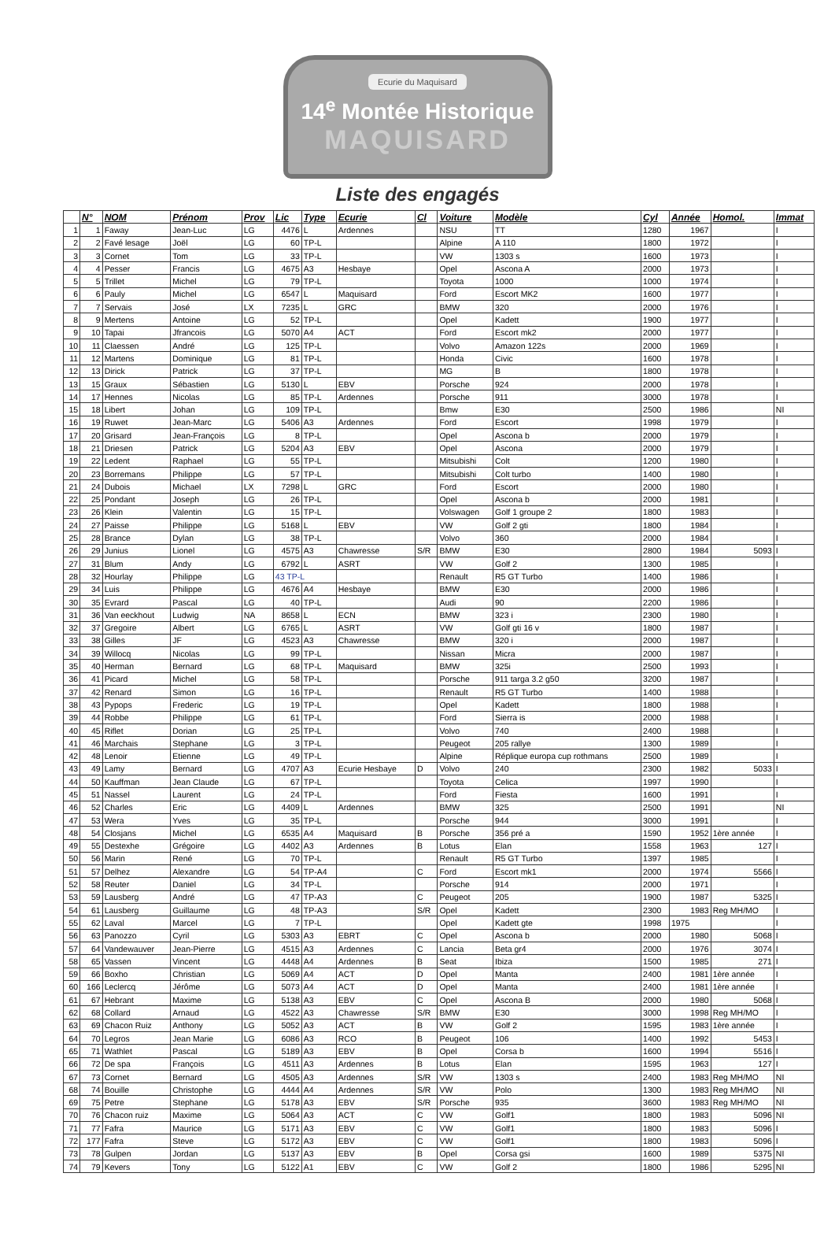Ecurie du Maquisard
14<sup>e</sup> Montée Historique
MAQUISARD
Liste des engagés
| | N° | NOM | Prénom | Prov | Lic | Type | Ecurie | Cl | Voiture | Modèle | Cyl | Année | Homol. | Immat |
| --- | --- | --- | --- | --- | --- | --- | --- | --- | --- | --- | --- | --- | --- | --- |
| 1 | 1 | Faway | Jean-Luc | LG | 4476 | L | Ardennes | | NSU | TT | 1280 | 1967 | | I |
| 2 | 2 | Favé lesage | Joël | LG | 60 | TP-L | | | Alpine | A 110 | 1800 | 1972 | | I |
| 3 | 3 | Cornet | Tom | LG | 33 | TP-L | | | VW | 1303 s | 1600 | 1973 | | I |
| 4 | 4 | Pesser | Francis | LG | 4675 | A3 | Hesbaye | | Opel | Ascona A | 2000 | 1973 | | I |
| 5 | 5 | Trillet | Michel | LG | 79 | TP-L | | | Toyota | 1000 | 1000 | 1974 | | I |
| 6 | 6 | Pauly | Michel | LG | 6547 | L | Maquisard | | Ford | Escort MK2 | 1600 | 1977 | | I |
| 7 | 7 | Servais | José | LX | 7235 | L | GRC | | BMW | 320 | 2000 | 1976 | | I |
| 8 | 9 | Mertens | Antoine | LG | 52 | TP-L | | | Opel | Kadett | 1900 | 1977 | | I |
| 9 | 10 | Tapai | Jfrancois | LG | 5070 | A4 | ACT | | Ford | Escort mk2 | 2000 | 1977 | | I |
| 10 | 11 | Claessen | André | LG | 125 | TP-L | | | Volvo | Amazon 122s | 2000 | 1969 | | I |
| 11 | 12 | Martens | Dominique | LG | 81 | TP-L | | | Honda | Civic | 1600 | 1978 | | I |
| 12 | 13 | Dirick | Patrick | LG | 37 | TP-L | | | MG | B | 1800 | 1978 | | I |
| 13 | 15 | Graux | Sébastien | LG | 5130 | L | EBV | | Porsche | 924 | 2000 | 1978 | | I |
| 14 | 17 | Hennes | Nicolas | LG | 85 | TP-L | Ardennes | | Porsche | 911 | 3000 | 1978 | | I |
| 15 | 18 | Libert | Johan | LG | 109 | TP-L | | | Bmw | E30 | 2500 | 1986 | | NI |
| 16 | 19 | Ruwet | Jean-Marc | LG | 5406 | A3 | Ardennes | | Ford | Escort | 1998 | 1979 | | I |
| 17 | 20 | Grisard | Jean-François | LG | 8 | TP-L | | | Opel | Ascona b | 2000 | 1979 | | I |
| 18 | 21 | Driesen | Patrick | LG | 5204 | A3 | EBV | | Opel | Ascona | 2000 | 1979 | | I |
| 19 | 22 | Ledent | Raphael | LG | 55 | TP-L | | | Mitsubishi | Colt | 1200 | 1980 | | I |
| 20 | 23 | Borremans | Philippe | LG | 57 | TP-L | | | Mitsubishi | Colt turbo | 1400 | 1980 | | I |
| 21 | 24 | Dubois | Michael | LX | 7298 | L | GRC | | Ford | Escort | 2000 | 1980 | | I |
| 22 | 25 | Pondant | Joseph | LG | 26 | TP-L | | | Opel | Ascona b | 2000 | 1981 | | I |
| 23 | 26 | Klein | Valentin | LG | 15 | TP-L | | | Volswagen | Golf 1 groupe 2 | 1800 | 1983 | | I |
| 24 | 27 | Paisse | Philippe | LG | 5168 | L | EBV | | VW | Golf 2 gti | 1800 | 1984 | | I |
| 25 | 28 | Brance | Dylan | LG | 38 | TP-L | | | Volvo | 360 | 2000 | 1984 | | I |
| 26 | 29 | Junius | Lionel | LG | 4575 | A3 | Chawresse | S/R | BMW | E30 | 2800 | 1984 | 5093 | I |
| 27 | 31 | Blum | Andy | LG | 6792 | L | ASRT | | VW | Golf 2 | 1300 | 1985 | | I |
| 28 | 32 | Hourlay | Philippe | LG | 43 TP-L | | | | Renault | R5 GT Turbo | 1400 | 1986 | | I |
| 29 | 34 | Luis | Philippe | LG | 4676 | A4 | Hesbaye | | BMW | E30 | 2000 | 1986 | | I |
| 30 | 35 | Evrard | Pascal | LG | 40 | TP-L | | | Audi | 90 | 2200 | 1986 | | I |
| 31 | 36 | Van eeckhout | Ludwig | NA | 8658 | L | ECN | | BMW | 323 i | 2300 | 1980 | | I |
| 32 | 37 | Gregoire | Albert | LG | 6765 | L | ASRT | | VW | Golf gti 16 v | 1800 | 1987 | | I |
| 33 | 38 | Gilles | JF | LG | 4523 | A3 | Chawresse | | BMW | 320 i | 2000 | 1987 | | I |
| 34 | 39 | Willocq | Nicolas | LG | 99 | TP-L | | | Nissan | Micra | 2000 | 1987 | | I |
| 35 | 40 | Herman | Bernard | LG | 68 | TP-L | Maquisard | | BMW | 325i | 2500 | 1993 | | I |
| 36 | 41 | Picard | Michel | LG | 58 | TP-L | | | Porsche | 911 targa 3.2 g50 | 3200 | 1987 | | I |
| 37 | 42 | Renard | Simon | LG | 16 | TP-L | | | Renault | R5 GT Turbo | 1400 | 1988 | | I |
| 38 | 43 | Pypops | Frederic | LG | 19 | TP-L | | | Opel | Kadett | 1800 | 1988 | | I |
| 39 | 44 | Robbe | Philippe | LG | 61 | TP-L | | | Ford | Sierra is | 2000 | 1988 | | I |
| 40 | 45 | Riflet | Dorian | LG | 25 | TP-L | | | Volvo | 740 | 2400 | 1988 | | I |
| 41 | 46 | Marchais | Stephane | LG | 3 | TP-L | | | Peugeot | 205 rallye | 1300 | 1989 | | I |
| 42 | 48 | Lenoir | Etienne | LG | 49 | TP-L | | | Alpine | Réplique europa cup rothmans | 2500 | 1989 | | I |
| 43 | 49 | Lamy | Bernard | LG | 4707 | A3 | Ecurie Hesbaye | D | Volvo | 240 | 2300 | 1982 | 5033 | I |
| 44 | 50 | Kauffman | Jean Claude | LG | 67 | TP-L | | | Toyota | Celica | 1997 | 1990 | | I |
| 45 | 51 | Nassel | Laurent | LG | 24 | TP-L | | | Ford | Fiesta | 1600 | 1991 | | I |
| 46 | 52 | Charles | Eric | LG | 4409 | L | Ardennes | | BMW | 325 | 2500 | 1991 | | NI |
| 47 | 53 | Wera | Yves | LG | 35 | TP-L | | | Porsche | 944 | 3000 | 1991 | | I |
| 48 | 54 | Closjans | Michel | LG | 6535 | A4 | Maquisard | B | Porsche | 356 pré a | 1590 | 1952 | 1ère année | I |
| 49 | 55 | Destexhe | Grégoire | LG | 4402 | A3 | Ardennes | B | Lotus | Elan | 1558 | 1963 | 127 | I |
| 50 | 56 | Marin | René | LG | 70 | TP-L | | | Renault | R5 GT Turbo | 1397 | 1985 | | I |
| 51 | 57 | Delhez | Alexandre | LG | 54 | TP-A4 | | C | Ford | Escort mk1 | 2000 | 1974 | 5566 | I |
| 52 | 58 | Reuter | Daniel | LG | 34 | TP-L | | | Porsche | 914 | 2000 | 1971 | | I |
| 53 | 59 | Lausberg | André | LG | 47 | TP-A3 | | C | Peugeot | 205 | 1900 | 1987 | 5325 | I |
| 54 | 61 | Lausberg | Guillaume | LG | 48 | TP-A3 | | S/R | Opel | Kadett | 2300 | 1983 | Reg MH/MO | I |
| 55 | 62 | Laval | Marcel | LG | 7 | TP-L | | | Opel | Kadett gte | 1998 | 1975 | | I |
| 56 | 63 | Panozzo | Cyril | LG | 5303 | A3 | EBRT | C | Opel | Ascona b | 2000 | 1980 | 5068 | I |
| 57 | 64 | Vandewauver | Jean-Pierre | LG | 4515 | A3 | Ardennes | C | Lancia | Beta gr4 | 2000 | 1976 | 3074 | I |
| 58 | 65 | Vassen | Vincent | LG | 4448 | A4 | Ardennes | B | Seat | Ibiza | 1500 | 1985 | 271 | I |
| 59 | 66 | Boxho | Christian | LG | 5069 | A4 | ACT | D | Opel | Manta | 2400 | 1981 | 1ère année | I |
| 60 | 166 | Leclercq | Jérôme | LG | 5073 | A4 | ACT | D | Opel | Manta | 2400 | 1981 | 1ère année | I |
| 61 | 67 | Hebrant | Maxime | LG | 5138 | A3 | EBV | C | Opel | Ascona B | 2000 | 1980 | 5068 | I |
| 62 | 68 | Collard | Arnaud | LG | 4522 | A3 | Chawresse | S/R | BMW | E30 | 3000 | 1998 | Reg MH/MO | I |
| 63 | 69 | Chacon Ruiz | Anthony | LG | 5052 | A3 | ACT | B | VW | Golf 2 | 1595 | 1983 | 1ère année | I |
| 64 | 70 | Legros | Jean Marie | LG | 6086 | A3 | RCO | B | Peugeot | 106 | 1400 | 1992 | 5453 | I |
| 65 | 71 | Wathlet | Pascal | LG | 5189 | A3 | EBV | B | Opel | Corsa b | 1600 | 1994 | 5516 | I |
| 66 | 72 | De spa | François | LG | 4511 | A3 | Ardennes | B | Lotus | Elan | 1595 | 1963 | 127 | I |
| 67 | 73 | Cornet | Bernard | LG | 4505 | A3 | Ardennes | S/R | VW | 1303 s | 2400 | 1983 | Reg MH/MO | NI |
| 68 | 74 | Bouille | Christophe | LG | 4444 | A4 | Ardennes | S/R | VW | Polo | 1300 | 1983 | Reg MH/MO | NI |
| 69 | 75 | Petre | Stephane | LG | 5178 | A3 | EBV | S/R | Porsche | 935 | 3600 | 1983 | Reg MH/MO | NI |
| 70 | 76 | Chacon ruiz | Maxime | LG | 5064 | A3 | ACT | C | VW | Golf1 | 1800 | 1983 | 5096 | NI |
| 71 | 77 | Fafra | Maurice | LG | 5171 | A3 | EBV | C | VW | Golf1 | 1800 | 1983 | 5096 | I |
| 72 | 177 | Fafra | Steve | LG | 5172 | A3 | EBV | C | VW | Golf1 | 1800 | 1983 | 5096 | I |
| 73 | 78 | Gulpen | Jordan | LG | 5137 | A3 | EBV | B | Opel | Corsa gsi | 1600 | 1989 | 5375 | NI |
| 74 | 79 | Kevers | Tony | LG | 5122 | A1 | EBV | C | VW | Golf 2 | 1800 | 1986 | 5295 | NI |